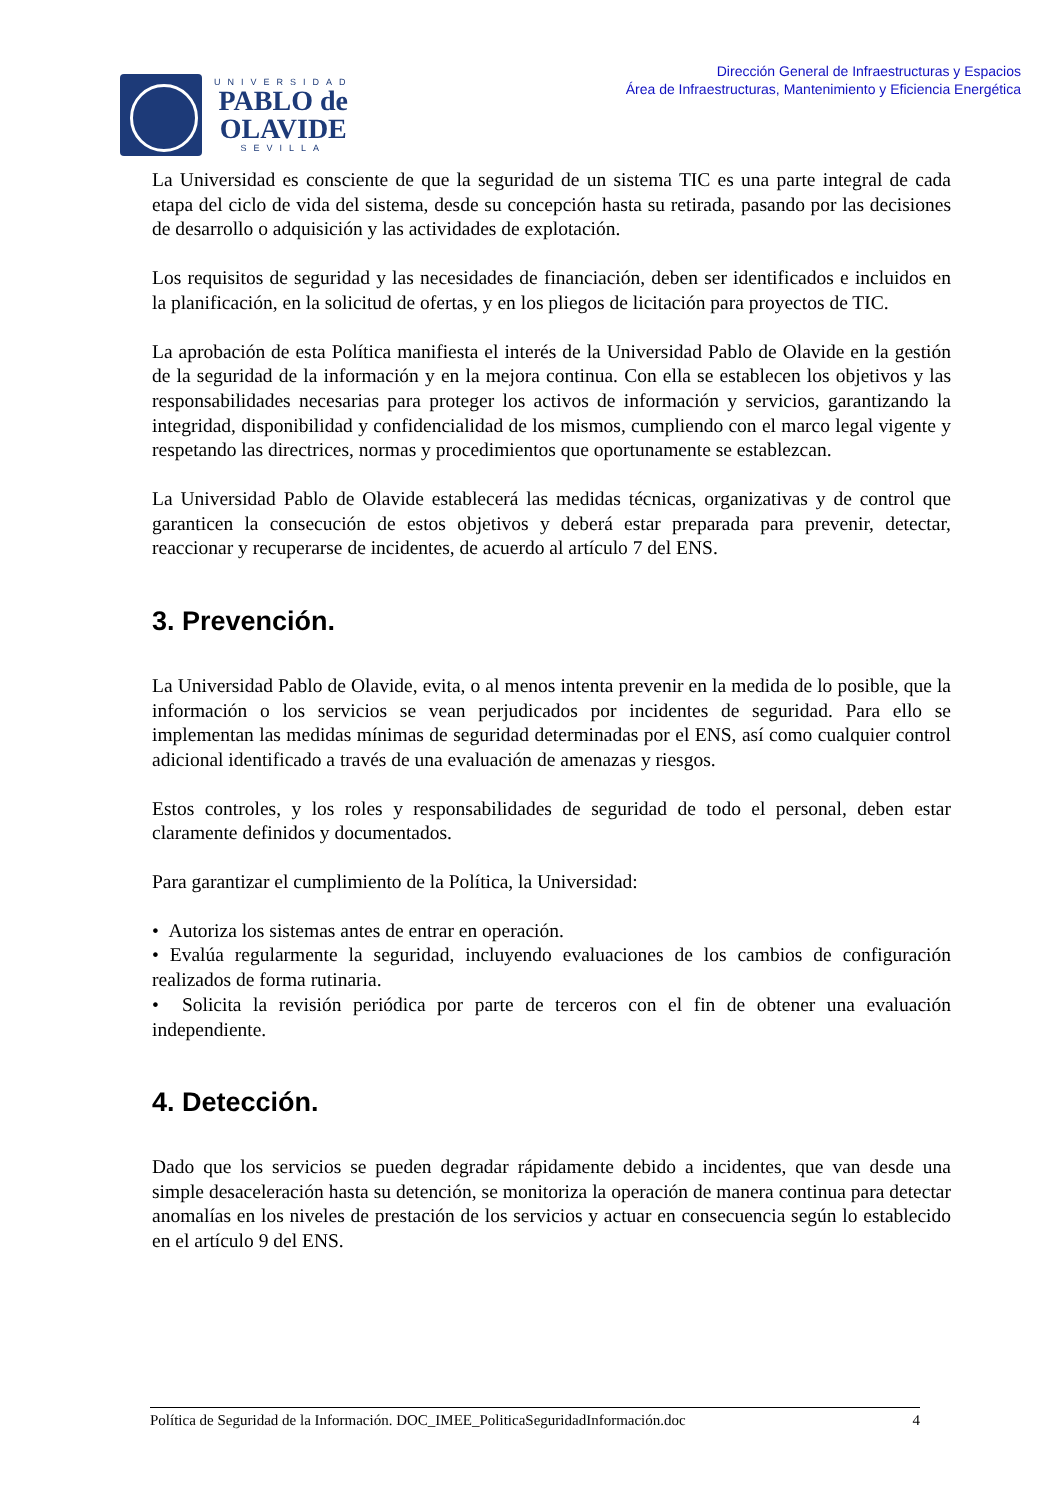UNIVERSIDAD
PABLO de
OLAVIDE
SEVILLA
Dirección General de Infraestructuras y Espacios
Área de Infraestructuras, Mantenimiento y Eficiencia Energética
La Universidad es consciente de que la seguridad de un sistema TIC es una parte integral de cada etapa del ciclo de vida del sistema, desde su concepción hasta su retirada, pasando por las decisiones de desarrollo o adquisición y las actividades de explotación.
Los requisitos de seguridad y las necesidades de financiación, deben ser identificados e incluidos en la planificación, en la solicitud de ofertas, y en los pliegos de licitación para proyectos de TIC.
La aprobación de esta Política manifiesta el interés de la Universidad Pablo de Olavide en la gestión de la seguridad de la información y en la mejora continua. Con ella se establecen los objetivos y las responsabilidades necesarias para proteger los activos de información y servicios, garantizando la integridad, disponibilidad y confidencialidad de los mismos, cumpliendo con el marco legal vigente y respetando las directrices, normas y procedimientos que oportunamente se establezcan.
La Universidad Pablo de Olavide establecerá las medidas técnicas, organizativas y de control que garanticen la consecución de estos objetivos y deberá estar preparada para prevenir, detectar, reaccionar y recuperarse de incidentes, de acuerdo al artículo 7 del ENS.
3. Prevención.
La Universidad Pablo de Olavide, evita, o al menos intenta prevenir en la medida de lo posible, que la información o los servicios se vean perjudicados por incidentes de seguridad. Para ello se implementan las medidas mínimas de seguridad determinadas por el ENS, así como cualquier control adicional identificado a través de una evaluación de amenazas y riesgos.
Estos controles, y los roles y responsabilidades de seguridad de todo el personal, deben estar claramente definidos y documentados.
Para garantizar el cumplimiento de la Política, la Universidad:
• Autoriza los sistemas antes de entrar en operación.
• Evalúa regularmente la seguridad, incluyendo evaluaciones de los cambios de configuración realizados de forma rutinaria.
• Solicita la revisión periódica por parte de terceros con el fin de obtener una evaluación independiente.
4. Detección.
Dado que los servicios se pueden degradar rápidamente debido a incidentes, que van desde una simple desaceleración hasta su detención, se monitoriza la operación de manera continua para detectar anomalías en los niveles de prestación de los servicios y actuar en consecuencia según lo establecido en el artículo 9 del ENS.
Política de Seguridad de la Información. DOC_IMEE_PoliticaSeguridadInformación.doc 4